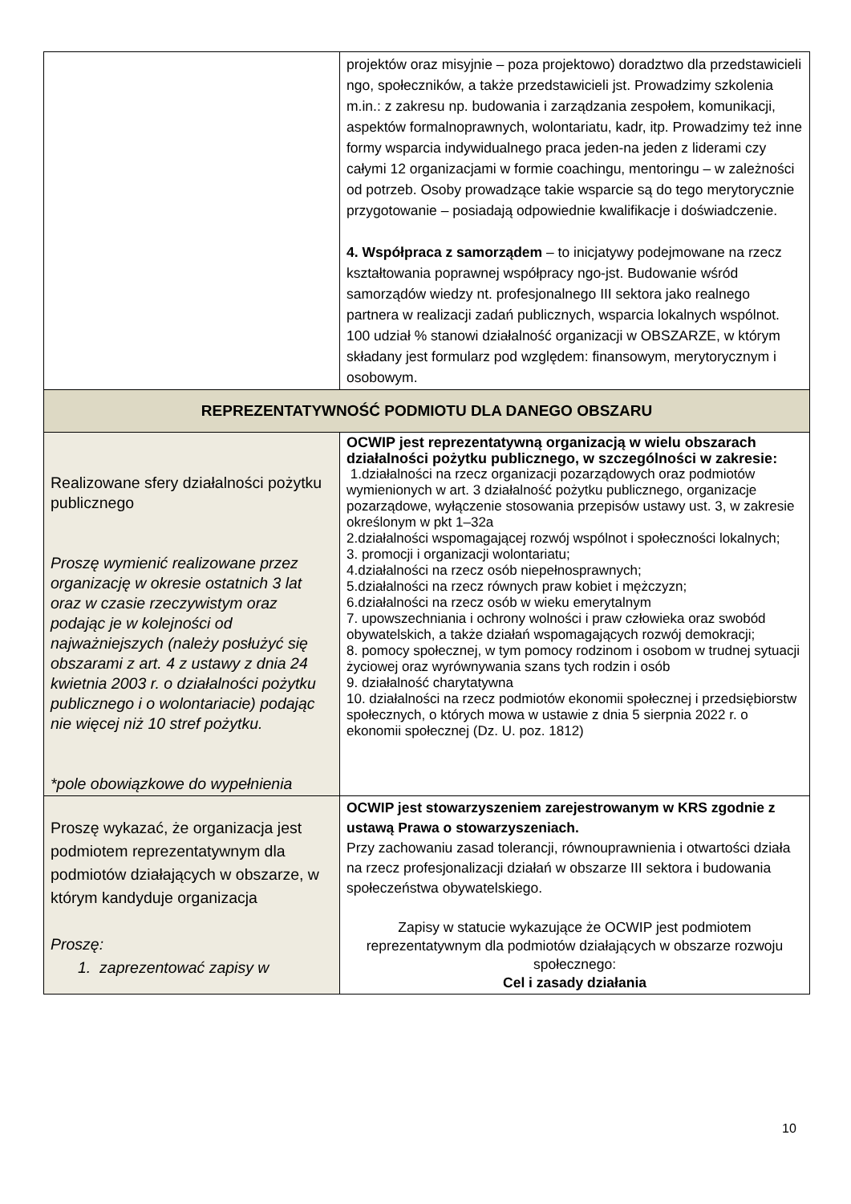| | projektów oraz misyjnie – poza projektowo) doradztwo dla przedstawicieli ngo, społeczników, a także przedstawicieli jst. Prowadzimy szkolenia m.in.: z zakresu np. budowania i zarządzania zespołem, komunikacji, aspektów formalnoprawnych, wolontariatu, kadr, itp. Prowadzimy też inne formy wsparcia indywidualnego praca jeden-na jeden z liderami czy całymi 12 organizacjami w formie coachingu, mentoringu – w zależności od potrzeb. Osoby prowadzące takie wsparcie są do tego merytorycznie przygotowanie – posiadają odpowiednie kwalifikacje i doświadczenie. 4. Współpraca z samorządem – to inicjatywy podejmowane na rzecz kształtowania poprawnej współpracy ngo-jst. Budowanie wśród samorządów wiedzy nt. profesjonalnego III sektora jako realnego partnera w realizacji zadań publicznych, wsparcia lokalnych wspólnot. 100 udział % stanowi działalność organizacji w OBSZARZE, w którym składany jest formularz pod względem: finansowym, merytorycznym i osobowym. |
| REPREZENTATYWNOŚĆ PODMIOTU DLA DANEGO OBSZARU | |
| Realizowane sfery działalności pożytku publicznego Proszę wymienić realizowane przez organizację w okresie ostatnich 3 lat oraz w czasie rzeczywistym oraz podając je w kolejności od najważniejszych (należy posłużyć się obszarami z art. 4 z ustawy z dnia 24 kwietnia 2003 r. o działalności pożytku publicznego i o wolontariacie) podając nie więcej niż 10 stref pożytku. *pole obowiązkowe do wypełnienia | OCWIP jest reprezentatywną organizacją w wielu obszarach działalności pożytku publicznego, w szczególności w zakresie: 1.działalności na rzecz organizacji pozarządowych oraz podmiotów wymienionych w art. 3 działalność pożytku publicznego, organizacje pozarządowe, wyłączenie stosowania przepisów ustawy ust. 3, w zakresie określonym w pkt 1–32a 2.działalności wspomagającej rozwój wspólnot i społeczności lokalnych; 3. promocji i organizacji wolontariatu; 4.działalności na rzecz osób niepełnosprawnych; 5.działalności na rzecz równych praw kobiet i mężczyzn; 6.działalności na rzecz osób w wieku emerytalnym 7. upowszechniania i ochrony wolności i praw człowieka oraz swobód obywatelskich, a także działań wspomagających rozwój demokracji; 8. pomocy społecznej, w tym pomocy rodzinom i osobom w trudnej sytuacji życiowej oraz wyrównywania szans tych rodzin i osób 9. działalność charytatywna 10. działalności na rzecz podmiotów ekonomii społecznej i przedsiębiorstw społecznych, o których mowa w ustawie z dnia 5 sierpnia 2022 r. o ekonomii społecznej (Dz. U. poz. 1812) |
| Proszę wykazać, że organizacja jest podmiotem reprezentatywnym dla podmiotów działających w obszarze, w którym kandyduje organizacja Proszę: 1. zaprezentować zapisy w | OCWIP jest stowarzyszeniem zarejestrowanym w KRS zgodnie z ustawą Prawa o stowarzyszeniach. Przy zachowaniu zasad tolerancji, równouprawnienia i otwartości działa na rzecz profesjonalizacji działań w obszarze III sektora i budowania społeczeństwa obywatelskiego. Zapisy w statucie wykazujące że OCWIP jest podmiotem reprezentatywnym dla podmiotów działających w obszarze rozwoju społecznego: Cel i zasady działania |
10